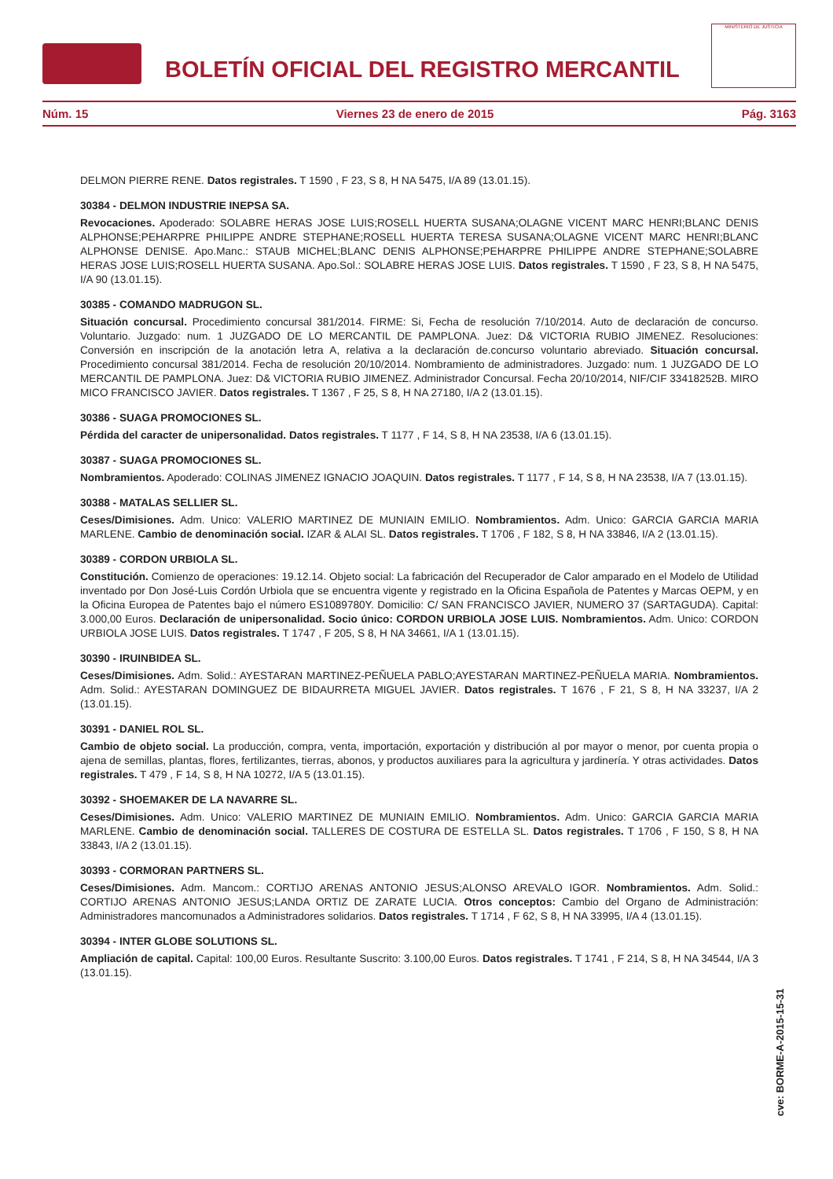BOLETÍN OFICIAL DEL REGISTRO MERCANTIL
MINISTERIO DE JUSTICIA
Núm. 15 Viernes 23 de enero de 2015 Pág. 3163
DELMON PIERRE RENE. Datos registrales. T 1590 , F 23, S 8, H NA 5475, I/A 89 (13.01.15).
30384 - DELMON INDUSTRIE INEPSA SA.
Revocaciones. Apoderado: SOLABRE HERAS JOSE LUIS;ROSELL HUERTA SUSANA;OLAGNE VICENT MARC HENRI;BLANC DENIS ALPHONSE;PEHARPRE PHILIPPE ANDRE STEPHANE;ROSELL HUERTA TERESA SUSANA;OLAGNE VICENT MARC HENRI;BLANC ALPHONSE DENISE. Apo.Manc.: STAUB MICHEL;BLANC DENIS ALPHONSE;PEHARPRE PHILIPPE ANDRE STEPHANE;SOLABRE HERAS JOSE LUIS;ROSELL HUERTA SUSANA. Apo.Sol.: SOLABRE HERAS JOSE LUIS. Datos registrales. T 1590 , F 23, S 8, H NA 5475, I/A 90 (13.01.15).
30385 - COMANDO MADRUGON SL.
Situación concursal. Procedimiento concursal 381/2014. FIRME: Si, Fecha de resolución 7/10/2014. Auto de declaración de concurso. Voluntario. Juzgado: num. 1 JUZGADO DE LO MERCANTIL DE PAMPLONA. Juez: D& VICTORIA RUBIO JIMENEZ. Resoluciones: Conversión en inscripción de la anotación letra A, relativa a la declaración de.concurso voluntario abreviado. Situación concursal. Procedimiento concursal 381/2014. Fecha de resolución 20/10/2014. Nombramiento de administradores. Juzgado: num. 1 JUZGADO DE LO MERCANTIL DE PAMPLONA. Juez: D& VICTORIA RUBIO JIMENEZ. Administrador Concursal. Fecha 20/10/2014, NIF/CIF 33418252B. MIRO MICO FRANCISCO JAVIER. Datos registrales. T 1367 , F 25, S 8, H NA 27180, I/A 2 (13.01.15).
30386 - SUAGA PROMOCIONES SL.
Pérdida del caracter de unipersonalidad. Datos registrales. T 1177 , F 14, S 8, H NA 23538, I/A 6 (13.01.15).
30387 - SUAGA PROMOCIONES SL.
Nombramientos. Apoderado: COLINAS JIMENEZ IGNACIO JOAQUIN. Datos registrales. T 1177 , F 14, S 8, H NA 23538, I/A 7 (13.01.15).
30388 - MATALAS SELLIER SL.
Ceses/Dimisiones. Adm. Unico: VALERIO MARTINEZ DE MUNIAIN EMILIO. Nombramientos. Adm. Unico: GARCIA GARCIA MARIA MARLENE. Cambio de denominación social. IZAR & ALAI SL. Datos registrales. T 1706 , F 182, S 8, H NA 33846, I/A 2 (13.01.15).
30389 - CORDON URBIOLA SL.
Constitución. Comienzo de operaciones: 19.12.14. Objeto social: La fabricación del Recuperador de Calor amparado en el Modelo de Utilidad inventado por Don José-Luis Cordón Urbiola que se encuentra vigente y registrado en la Oficina Española de Patentes y Marcas OEPM, y en la Oficina Europea de Patentes bajo el número ES1089780Y. Domicilio: C/ SAN FRANCISCO JAVIER, NUMERO 37 (SARTAGUDA). Capital: 3.000,00 Euros. Declaración de unipersonalidad. Socio único: CORDON URBIOLA JOSE LUIS. Nombramientos. Adm. Unico: CORDON URBIOLA JOSE LUIS. Datos registrales. T 1747 , F 205, S 8, H NA 34661, I/A 1 (13.01.15).
30390 - IRUINBIDEA SL.
Ceses/Dimisiones. Adm. Solid.: AYESTARAN MARTINEZ-PEÑUELA PABLO;AYESTARAN MARTINEZ-PEÑUELA MARIA. Nombramientos. Adm. Solid.: AYESTARAN DOMINGUEZ DE BIDAURRETA MIGUEL JAVIER. Datos registrales. T 1676 , F 21, S 8, H NA 33237, I/A 2 (13.01.15).
30391 - DANIEL ROL SL.
Cambio de objeto social. La producción, compra, venta, importación, exportación y distribución al por mayor o menor, por cuenta propia o ajena de semillas, plantas, flores, fertilizantes, tierras, abonos, y productos auxiliares para la agricultura y jardinería. Y otras actividades. Datos registrales. T 479 , F 14, S 8, H NA 10272, I/A 5 (13.01.15).
30392 - SHOEMAKER DE LA NAVARRE SL.
Ceses/Dimisiones. Adm. Unico: VALERIO MARTINEZ DE MUNIAIN EMILIO. Nombramientos. Adm. Unico: GARCIA GARCIA MARIA MARLENE. Cambio de denominación social. TALLERES DE COSTURA DE ESTELLA SL. Datos registrales. T 1706 , F 150, S 8, H NA 33843, I/A 2 (13.01.15).
30393 - CORMORAN PARTNERS SL.
Ceses/Dimisiones. Adm. Mancom.: CORTIJO ARENAS ANTONIO JESUS;ALONSO AREVALO IGOR. Nombramientos. Adm. Solid.: CORTIJO ARENAS ANTONIO JESUS;LANDA ORTIZ DE ZARATE LUCIA. Otros conceptos: Cambio del Organo de Administración: Administradores mancomunados a Administradores solidarios. Datos registrales. T 1714 , F 62, S 8, H NA 33995, I/A 4 (13.01.15).
30394 - INTER GLOBE SOLUTIONS SL.
Ampliación de capital. Capital: 100,00 Euros. Resultante Suscrito: 3.100,00 Euros. Datos registrales. T 1741 , F 214, S 8, H NA 34544, I/A 3 (13.01.15).
cve: BORME-A-2015-15-31